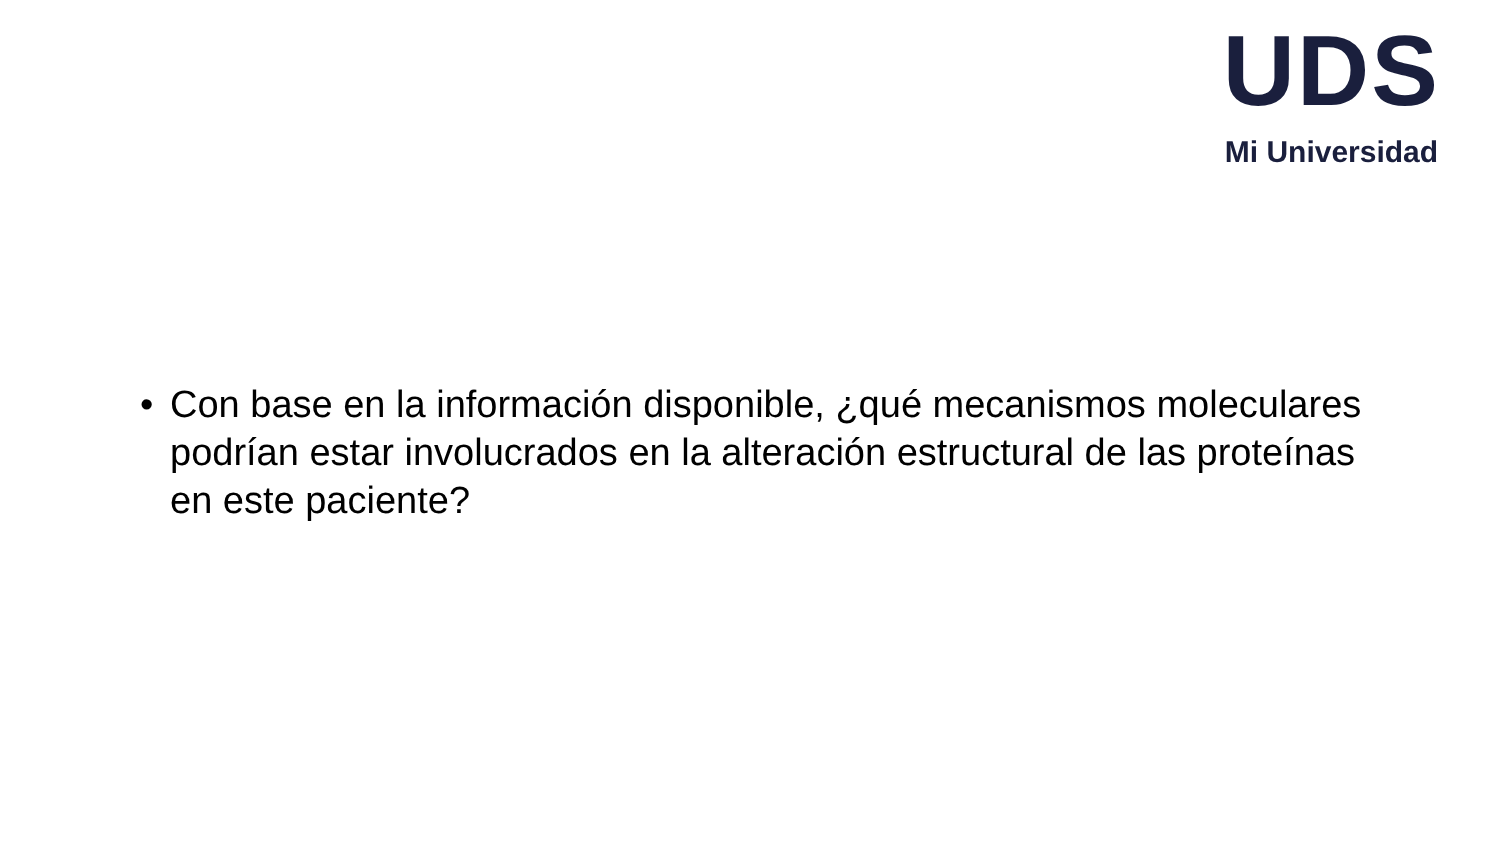UDS
Mi Universidad
• Con base en la información disponible, ¿qué mecanismos moleculares podrían estar involucrados en la alteración estructural de las proteínas en este paciente?